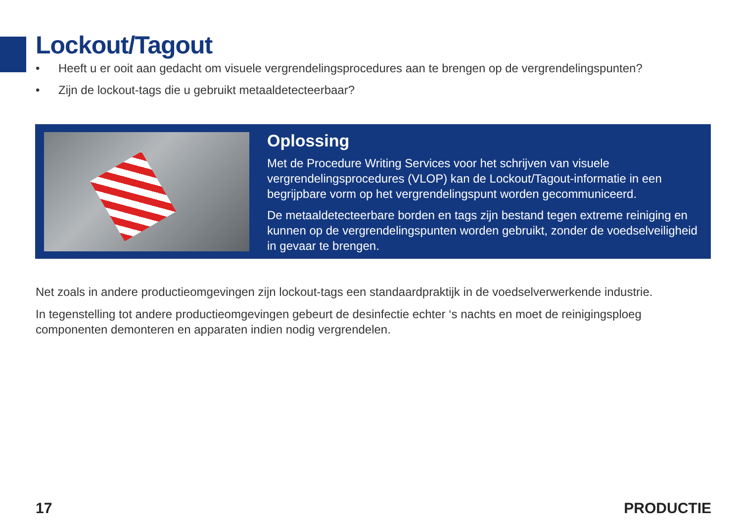Lockout/Tagout
• Heeft u er ooit aan gedacht om visuele vergrendelingsprocedures aan te brengen op de vergrendelingspunten?
• Zijn de lockout-tags die u gebruikt metaaldetecteerbaar?
Oplossing
Met de Procedure Writing Services voor het schrijven van visuele vergrendelingsprocedures (VLOP) kan de Lockout/Tagout-informatie in een begrijpbare vorm op het vergrendelingspunt worden gecommuniceerd.
De metaaldetecteerbare borden en tags zijn bestand tegen extreme reiniging en kunnen op de vergrendelingspunten worden gebruikt, zonder de voedselveiligheid in gevaar te brengen.
Net zoals in andere productieomgevingen zijn lockout-tags een standaardpraktijk in de voedselverwerkende industrie.
In tegenstelling tot andere productieomgevingen gebeurt de desinfectie echter ‘s nachts en moet de reinigingsploeg componenten demonteren en apparaten indien nodig vergrendelen.
17 PRODUCTIE